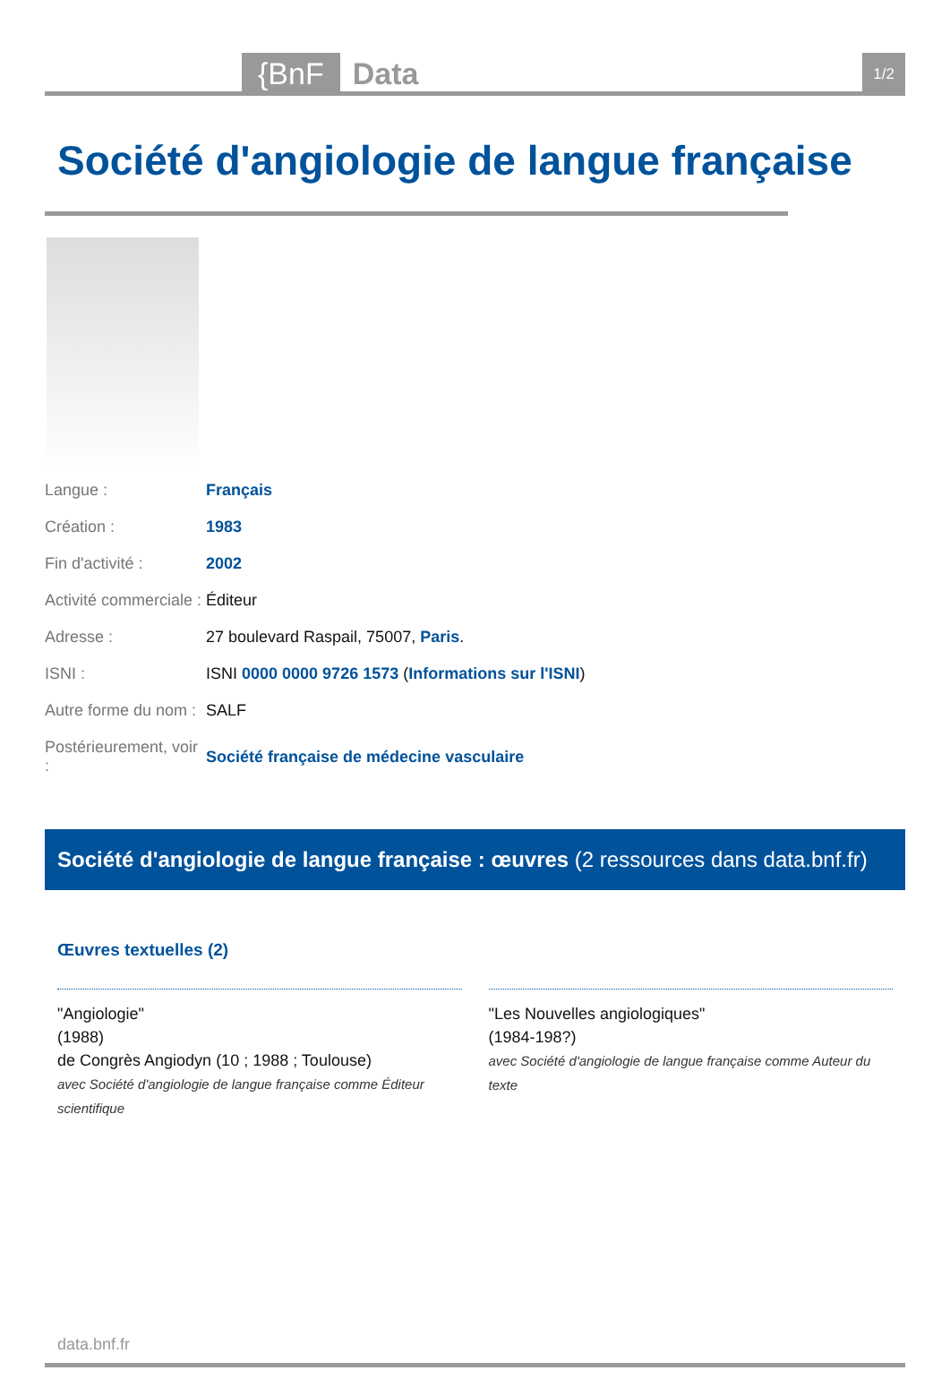{BnF Data
1/2
Société d'angiologie de langue française
| Langue : | Français |
| Création : | 1983 |
| Fin d'activité : | 2002 |
| Activité commerciale : | Éditeur |
| Adresse : | 27 boulevard Raspail, 75007, Paris . |
| ISNI : | ISNI 0000 0000 9726 1573 ( Informations sur l'ISNI ) |
| Autre forme du nom : | SALF |
| Postérieurement, voir : | Société française de médecine vasculaire |
Société d'angiologie de langue française : œuvres (2 ressources dans data.bnf.fr)
Œuvres textuelles (2)
"Angiologie"
(1988)
de Congrès Angiodyn (10 ; 1988 ; Toulouse)
avec Société d'angiologie de langue française comme Éditeur scientifique
"Les Nouvelles angiologiques"
(1984-198?)
avec Société d'angiologie de langue française comme Auteur du texte
data.bnf.fr